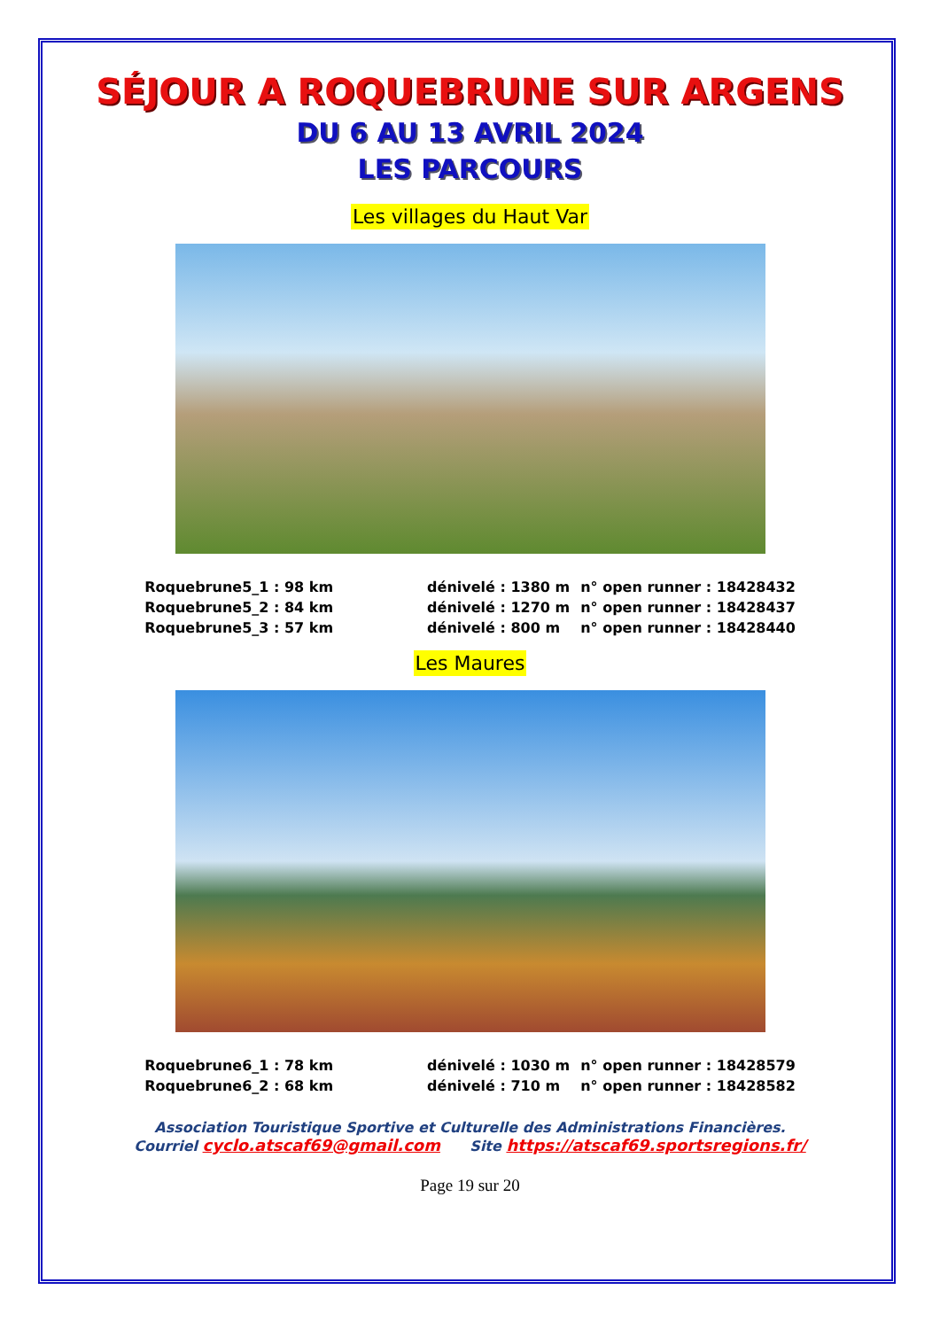SÉJOUR A ROQUEBRUNE SUR ARGENS
DU 6 AU 13 AVRIL 2024
LES PARCOURS
Les villages du Haut Var
| Roquebrune5_1 : 98 km | dénivelé : 1380 m | n° open runner : 18428432 |
| Roquebrune5_2 : 84 km | dénivelé : 1270 m | n° open runner : 18428437 |
| Roquebrune5_3 : 57 km | dénivelé : 800 m | n° open runner : 18428440 |
Les Maures
| Roquebrune6_1 : 78 km | dénivelé : 1030 m | n° open runner : 18428579 |
| Roquebrune6_2 : 68 km | dénivelé : 710 m | n° open runner : 18428582 |
Association Touristique Sportive et Culturelle des Administrations Financières.
Courriel cyclo.atscaf69@gmail.com Site https://atscaf69.sportsregions.fr/
Page 19 sur 20